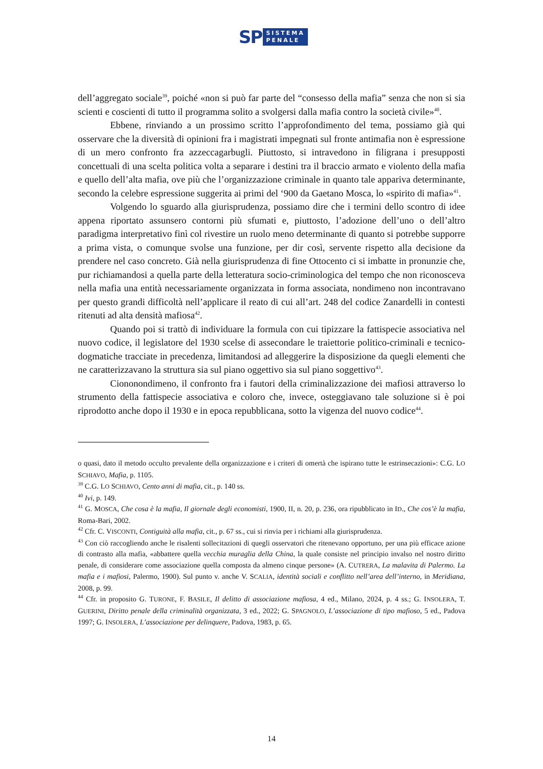SP
SISTEMA
PENALE
dell’aggregato sociale<sup>39</sup>, poiché «non si può far parte del “consesso della mafia” senza che non si sia scienti e coscienti di tutto il programma solito a svolgersi dalla mafia contro la società civile»<sup>40</sup>.
Ebbene, rinviando a un prossimo scritto l’approfondimento del tema, possiamo già qui osservare che la diversità di opinioni fra i magistrati impegnati sul fronte antimafia non è espressione di un mero confronto fra azzeccagarbugli. Piuttosto, si intravedono in filigrana i presupposti concettuali di una scelta politica volta a separare i destini tra il braccio armato e violento della mafia e quello dell’alta mafia, ove più che l’organizzazione criminale in quanto tale appariva determinante, secondo la celebre espressione suggerita ai primi del ‘900 da Gaetano Mosca, lo «spirito di mafia»<sup>41</sup>.
Volgendo lo sguardo alla giurisprudenza, possiamo dire che i termini dello scontro di idee appena riportato assunsero contorni più sfumati e, piuttosto, l’adozione dell’uno o dell’altro paradigma interpretativo finì col rivestire un ruolo meno determinante di quanto si potrebbe supporre a prima vista, o comunque svolse una funzione, per dir così, servente rispetto alla decisione da prendere nel caso concreto. Già nella giurisprudenza di fine Ottocento ci si imbatte in pronunzie che, pur richiamandosi a quella parte della letteratura socio-criminologica del tempo che non riconosceva nella mafia una entità necessariamente organizzata in forma associata, nondimeno non incontravano per questo grandi difficoltà nell’applicare il reato di cui all’art. 248 del codice Zanardelli in contesti ritenuti ad alta densità mafiosa<sup>42</sup>.
Quando poi si trattò di individuare la formula con cui tipizzare la fattispecie associativa nel nuovo codice, il legislatore del 1930 scelse di assecondare le traiettorie politico-criminali e tecnico-dogmatiche tracciate in precedenza, limitandosi ad alleggerire la disposizione da quegli elementi che ne caratterizzavano la struttura sia sul piano oggettivo sia sul piano soggettivo<sup>43</sup>.
Ciononondimeno, il confronto fra i fautori della criminalizzazione dei mafiosi attraverso lo strumento della fattispecie associativa e coloro che, invece, osteggiavano tale soluzione si è poi riprodotto anche dopo il 1930 e in epoca repubblicana, sotto la vigenza del nuovo codice<sup>44</sup>.
o quasi, dato il metodo occulto prevalente della organizzazione e i criteri di omertà che ispirano tutte le estrinsecazioni»: C.G. LO SCHIAVO, Mafia, p. 1105.
<sup>39</sup> C.G. LO SCHIAVO, Cento anni di mafia, cit., p. 140 ss.
<sup>40</sup> Ivi, p. 149.
<sup>41</sup> G. MOSCA, Che cosa è la mafia, Il giornale degli economisti, 1900, II, n. 20, p. 236, ora ripubblicato in ID., Che cos’è la mafia, Roma-Bari, 2002.
<sup>42</sup> Cfr. C. VISCONTI, Contiguità alla mafia, cit., p. 67 ss., cui si rinvia per i richiami alla giurisprudenza.
<sup>43</sup> Con ciò raccogliendo anche le risalenti sollecitazioni di quegli osservatori che ritenevano opportuno, per una più efficace azione di contrasto alla mafia, «abbattere quella vecchia muraglia della China, la quale consiste nel principio invalso nel nostro diritto penale, di considerare come associazione quella composta da almeno cinque persone» (A. CUTRERA, La malavita di Palermo. La mafia e i mafiosi, Palermo, 1900). Sul punto v. anche V. SCALIA, identità sociali e conflitto nell’area dell’interno, in Meridiana, 2008, p. 99.
<sup>44</sup> Cfr. in proposito G. TURONE, F. BASILE, Il delitto di associazione mafiosa, 4 ed., Milano, 2024, p. 4 ss.; G. INSOLERA, T. GUERINI, Diritto penale della criminalità organizzata, 3 ed., 2022; G. SPAGNOLO, L’associazione di tipo mafioso, 5 ed., Padova 1997; G. INSOLERA, L’associazione per delinquere, Padova, 1983, p. 65.
14